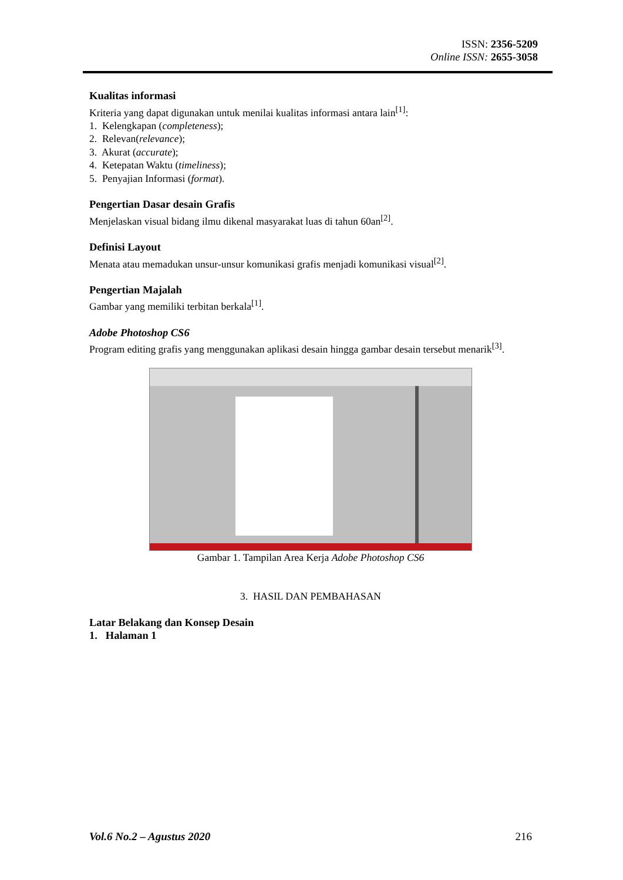ISSN: 2356-5209
Online ISSN: 2655-3058
Kualitas informasi
Kriteria yang dapat digunakan untuk menilai kualitas informasi antara lain<sup>[1]</sup>:
1. Kelengkapan (completeness);
2. Relevan(relevance);
3. Akurat (accurate);
4. Ketepatan Waktu (timeliness);
5. Penyajian Informasi (format).
Pengertian Dasar desain Grafis
Menjelaskan visual bidang ilmu dikenal masyarakat luas di tahun 60an<sup>[2]</sup>.
Definisi Layout
Menata atau memadukan unsur-unsur komunikasi grafis menjadi komunikasi visual<sup>[2]</sup>.
Pengertian Majalah
Gambar yang memiliki terbitan berkala<sup>[1]</sup>.
Adobe Photoshop CS6
Program editing grafis yang menggunakan aplikasi desain hingga gambar desain tersebut menarik<sup>[3]</sup>.
Gambar 1. Tampilan Area Kerja Adobe Photoshop CS6
3. HASIL DAN PEMBAHASAN
Latar Belakang dan Konsep Desain
1. Halaman 1
Vol.6 No.2 – Agustus 2020 216